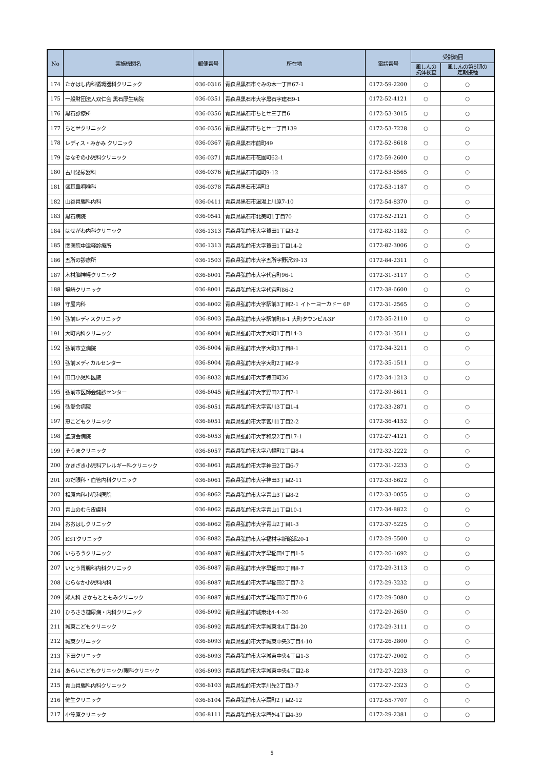| No | 実施機関名 | 郵便番号 | 所在地 | 電話番号 | 受託範囲 | |
| --- | --- | --- | --- | --- | --- | --- |
| | | | | | 風しんの 抗体検査 | 風しんの第5期の 定期接種 |
| 174 | たかはし内科循環器科クリニック | 036-0316 | 青森県黒石市ぐみの木一丁目67-1 | 0172-59-2200 | ○ | ○ |
| 175 | 一般財団法人双仁会 黒石厚生病院 | 036-0351 | 青森県黒石市大字黒石字建石9-1 | 0172-52-4121 | ○ | ○ |
| 176 | 黒石診療所 | 036-0356 | 青森県黒石市ちとせ三丁目6 | 0172-53-3015 | ○ | ○ |
| 177 | ちとせクリニック | 036-0356 | 青森県黒石市ちとせ一丁目139 | 0172-53-7228 | ○ | ○ |
| 178 | レディス・みかみ クリニック | 036-0367 | 青森県黒石市前町49 | 0172-52-8618 | ○ | ○ |
| 179 | はなぞの小児科クリニック | 036-0371 | 青森県黒石市花園町62-1 | 0172-59-2600 | ○ | ○ |
| 180 | 古川泌尿器科 | 036-0376 | 青森県黒石市旭町9-12 | 0172-53-6565 | ○ | ○ |
| 181 | 盛耳鼻咽喉科 | 036-0378 | 青森県黒石市浜町3 | 0172-53-1187 | ○ | ○ |
| 182 | 山谷胃腸科内科 | 036-0411 | 青森県黒石市温湯上川原7-10 | 0172-54-8370 | ○ | ○ |
| 183 | 黒石病院 | 036-0541 | 青森県黒石市北美町1丁目70 | 0172-52-2121 | ○ | ○ |
| 184 | はせがわ内科クリニック | 036-1313 | 青森県弘前市大字賀田1丁目3-2 | 0172-82-1182 | ○ | ○ |
| 185 | 関医院中津軽診療所 | 036-1313 | 青森県弘前市大字賀田1丁目14-2 | 0172-82-3006 | ○ | ○ |
| 186 | 五所の診療所 | 036-1503 | 青森県弘前市大字五所字野沢39-13 | 0172-84-2311 | ○ | |
| 187 | 木村脳神経クリニック | 036-8001 | 青森県弘前市大字代官町96-1 | 0172-31-3117 | ○ | ○ |
| 188 | 場崎クリニック | 036-8001 | 青森県弘前市大字代官町86-2 | 0172-38-6600 | ○ | ○ |
| 189 | 守屋内科 | 036-8002 | 青森県弘前市大字駅前3丁目2-1 イトーヨーカドー 6F | 0172-31-2565 | ○ | ○ |
| 190 | 弘前レディスクリニック | 036-8003 | 青森県弘前市大字駅前町8-1 大町タウンビル3F | 0172-35-2110 | ○ | ○ |
| 191 | 大町内科クリニック | 036-8004 | 青森県弘前市大字大町1丁目14-3 | 0172-31-3511 | ○ | ○ |
| 192 | 弘前市立病院 | 036-8004 | 青森県弘前市大字大町3丁目8-1 | 0172-34-3211 | ○ | ○ |
| 193 | 弘前メディカルセンター | 036-8004 | 青森県弘前市大字大町2丁目2-9 | 0172-35-1511 | ○ | ○ |
| 194 | 田口小児科医院 | 036-8032 | 青森県弘前市大字徳田町36 | 0172-34-1213 | ○ | ○ |
| 195 | 弘前市医師会健診センター | 036-8045 | 青森県弘前市大字野田2丁目7-1 | 0172-39-6611 | ○ | |
| 196 | 弘愛会病院 | 036-8051 | 青森県弘前市大字宮川3丁目1-4 | 0172-33-2871 | ○ | ○ |
| 197 | 恵こどもクリニック | 036-8051 | 青森県弘前市大字宮川1丁目2-2 | 0172-36-4152 | ○ | ○ |
| 198 | 聖康会病院 | 036-8053 | 青森県弘前市大字和泉2丁目17-1 | 0172-27-4121 | ○ | ○ |
| 199 | そうまクリニック | 036-8057 | 青森県弘前市大字八幡町2丁目8-4 | 0172-32-2222 | ○ | ○ |
| 200 | かきざき小児科アレルギー科クリニック | 036-8061 | 青森県弘前市大字神田2丁目6-7 | 0172-31-2233 | ○ | ○ |
| 201 | のだ眼科・血管内科クリニック | 036-8061 | 青森県弘前市大字神田3丁目2-11 | 0172-33-6622 | ○ | |
| 202 | 相原内科小児科医院 | 036-8062 | 青森県弘前市大字青山3丁目8-2 | 0172-33-0055 | ○ | ○ |
| 203 | 青山のむら皮膚科 | 036-8062 | 青森県弘前市大字青山1丁目10-1 | 0172-34-8822 | ○ | ○ |
| 204 | おおはしクリニック | 036-8062 | 青森県弘前市大字青山2丁目1-3 | 0172-37-5225 | ○ | ○ |
| 205 | ESTクリニック | 036-8082 | 青森県弘前市大字福村字新館添20-1 | 0172-29-5500 | ○ | ○ |
| 206 | いちろうクリニック | 036-8087 | 青森県弘前市大字早稲田4丁目1-5 | 0172-26-1692 | ○ | ○ |
| 207 | いとう胃腸科内科クリニック | 036-8087 | 青森県弘前市大字早稲田2丁目8-7 | 0172-29-3113 | ○ | ○ |
| 208 | むらなか小児科内科 | 036-8087 | 青森県弘前市大字早稲田2丁目7-2 | 0172-29-3232 | ○ | ○ |
| 209 | 婦人科 さかもとともみクリニック | 036-8087 | 青森県弘前市大字早稲田3丁目20-6 | 0172-29-5080 | ○ | ○ |
| 210 | ひろさき糖尿病・内科クリニック | 036-8092 | 青森県弘前市城東北4-4-20 | 0172-29-2650 | ○ | ○ |
| 211 | 城東こどもクリニック | 036-8092 | 青森県弘前市大字城東北4丁目4-20 | 0172-29-3111 | ○ | ○ |
| 212 | 城東クリニック | 036-8093 | 青森県弘前市大字城東中央3丁目4-10 | 0172-26-2800 | ○ | ○ |
| 213 | 下田クリニック | 036-8093 | 青森県弘前市大字城東中央4丁目1-3 | 0172-27-2002 | ○ | ○ |
| 214 | あらいこどもクリニック/眼科クリニック | 036-8093 | 青森県弘前市大字城東中央4丁目2-8 | 0172-27-2233 | ○ | ○ |
| 215 | 青山胃腸科内科クリニック | 036-8103 | 青森県弘前市大字川先2丁目3-7 | 0172-27-2323 | ○ | ○ |
| 216 | 健生クリニック | 036-8104 | 青森県弘前市大字扇町2丁目2-12 | 0172-55-7707 | ○ | ○ |
| 217 | 小笠原クリニック | 036-8111 | 青森県弘前市大字門外4丁目4-39 | 0172-29-2381 | ○ | ○ |
5